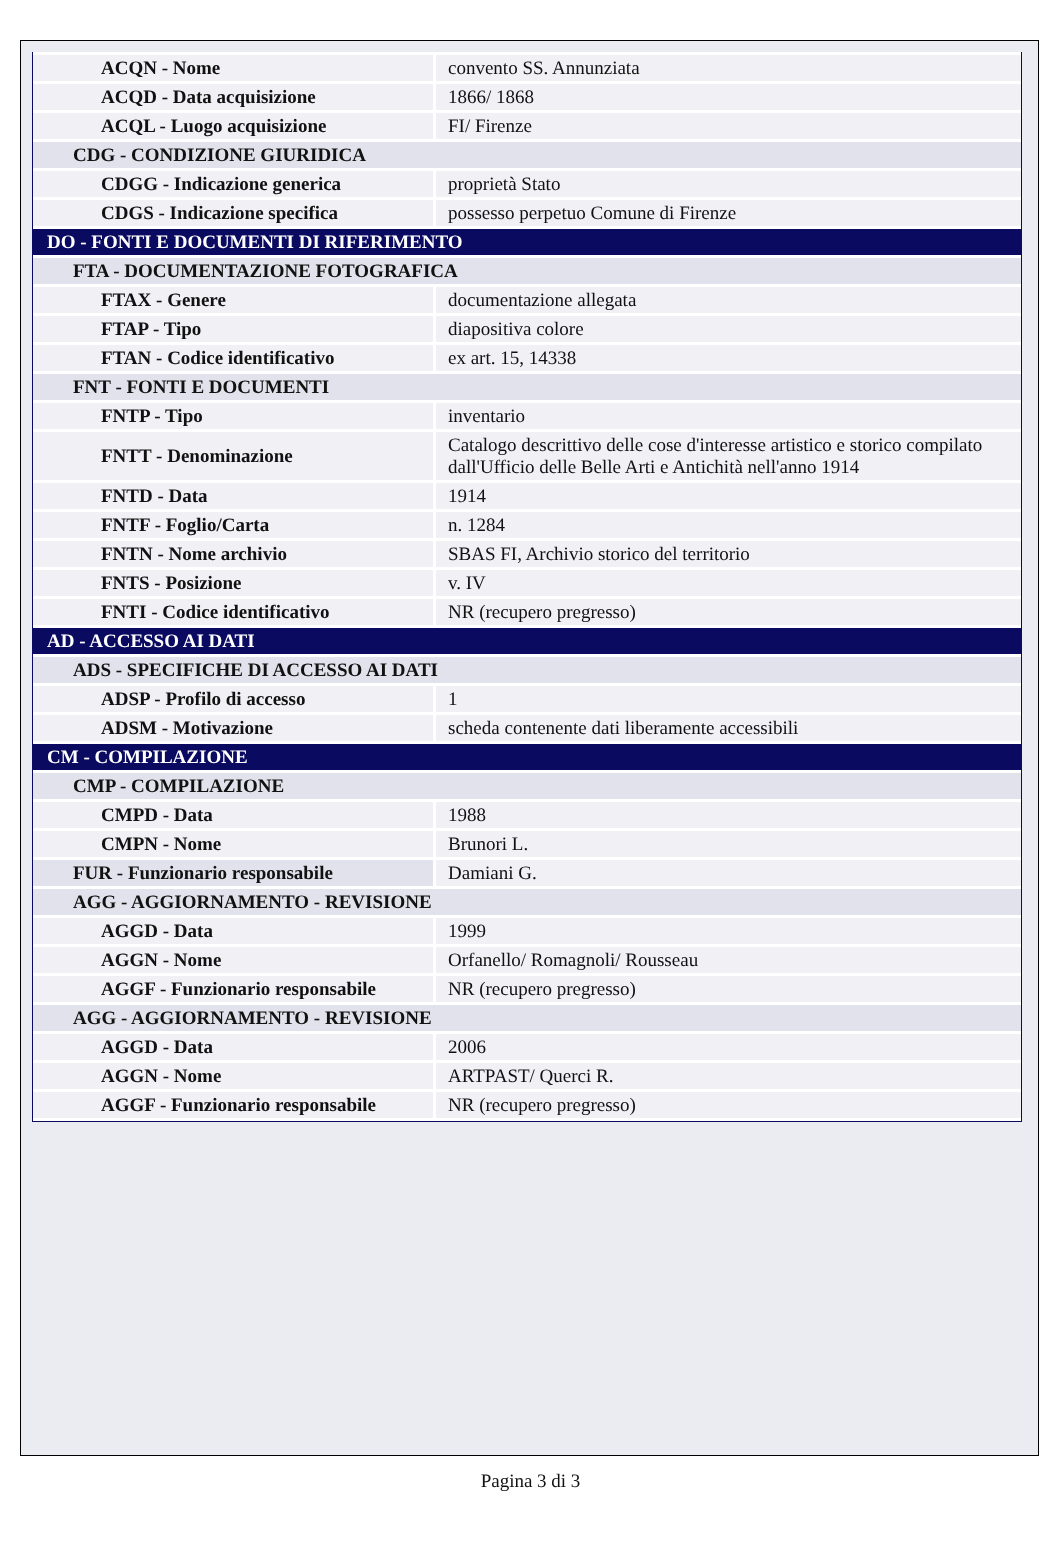| ACQN - Nome | convento SS. Annunziata |
| ACQD - Data acquisizione | 1866/ 1868 |
| ACQL - Luogo acquisizione | FI/ Firenze |
| CDG - CONDIZIONE GIURIDICA | |
| CDGG - Indicazione generica | proprietà Stato |
| CDGS - Indicazione specifica | possesso perpetuo Comune di Firenze |
| DO - FONTI E DOCUMENTI DI RIFERIMENTO | |
| FTA - DOCUMENTAZIONE FOTOGRAFICA | |
| FTAX - Genere | documentazione allegata |
| FTAP - Tipo | diapositiva colore |
| FTAN - Codice identificativo | ex art. 15, 14338 |
| FNT - FONTI E DOCUMENTI | |
| FNTP - Tipo | inventario |
| FNTT - Denominazione | Catalogo descrittivo delle cose d'interesse artistico e storico compilato dall'Ufficio delle Belle Arti e Antichità nell'anno 1914 |
| FNTD - Data | 1914 |
| FNTF - Foglio/Carta | n. 1284 |
| FNTN - Nome archivio | SBAS FI, Archivio storico del territorio |
| FNTS - Posizione | v. IV |
| FNTI - Codice identificativo | NR (recupero pregresso) |
| AD - ACCESSO AI DATI | |
| ADS - SPECIFICHE DI ACCESSO AI DATI | |
| ADSP - Profilo di accesso | 1 |
| ADSM - Motivazione | scheda contenente dati liberamente accessibili |
| CM - COMPILAZIONE | |
| CMP - COMPILAZIONE | |
| CMPD - Data | 1988 |
| CMPN - Nome | Brunori L. |
| FUR - Funzionario responsabile | Damiani G. |
| AGG - AGGIORNAMENTO - REVISIONE | |
| AGGD - Data | 1999 |
| AGGN - Nome | Orfanello/ Romagnoli/ Rousseau |
| AGGF - Funzionario responsabile | NR (recupero pregresso) |
| AGG - AGGIORNAMENTO - REVISIONE | |
| AGGD - Data | 2006 |
| AGGN - Nome | ARTPAST/ Querci R. |
| AGGF - Funzionario responsabile | NR (recupero pregresso) |
Pagina 3 di 3